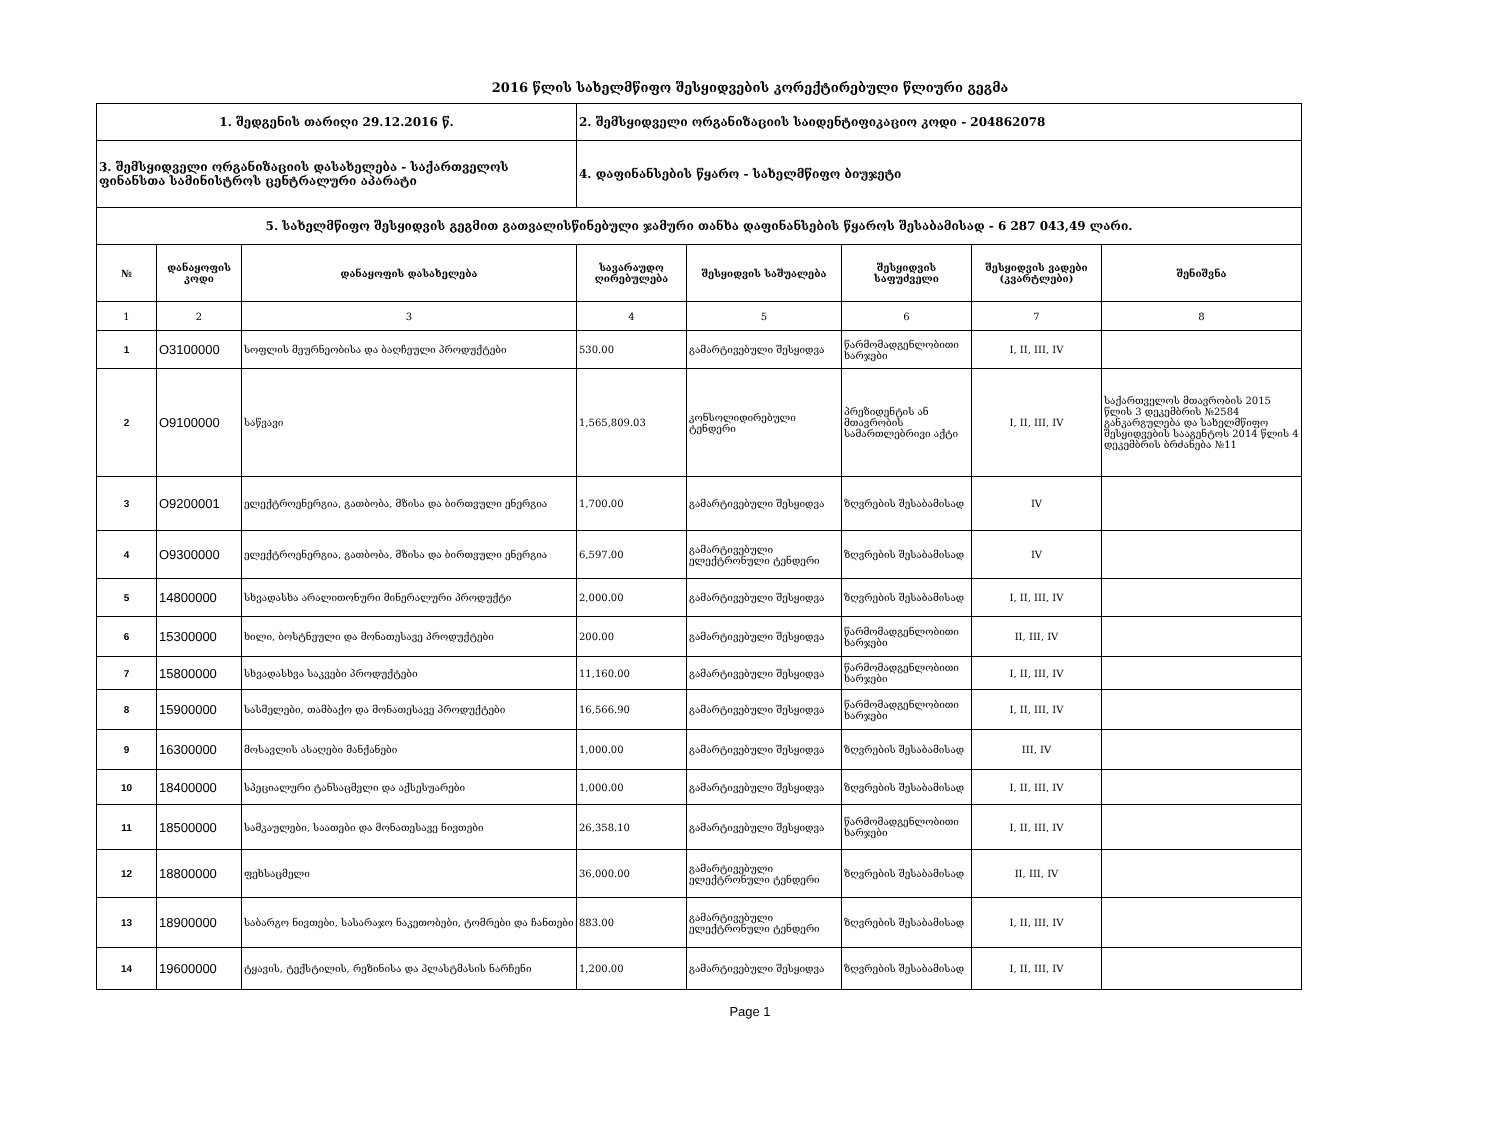2016 წლის სახელმწიფო შესყიდვების კორექტირებული წლიური გეგმა
| 1. შედგენის თარიღი 29.12.2016 წ. | | | 2. შემსყიდველი ორგანიზაციის საიდენტიფიკაციო კოდი - 204862078 | | | | |
| 3. შემსყიდველი ორგანიზაციის დასახელება - საქართველოს ფინანსთა სამინისტროს ცენტრალური აპარატი | | | 4. დაფინანსების წყარო - სახელმწიფო ბიუჯეტი | | | | |
| 5. სახელმწიფო შესყიდვის გეგმით გათვალისწინებული ჯამური თანხა დაფინანსების წყაროს შესაბამისად - 6 287 043,49 ლარი. | | | | | | | |
| № | დანაყოფის კოდი | დანაყოფის დასახელება | სავარაუდო ღირებულება | შესყიდვის საშუალება | შესყიდვის საფუძველი | შესყიდვის ვადები (კვარტლები) | შენიშვნა |
| 1 | 2 | 3 | 4 | 5 | 6 | 7 | 8 |
| 1 | O3100000 | სოფლის მეურნეობისა და ბაღჩეული პროდუქტები | 530.00 | გამარტივებული შესყიდვა | წარმომადგენლობითი ხარჯები | I, II, III, IV | |
| 2 | O9100000 | საწვავი | 1,565,809.03 | კონსოლიდირებული ტენდერი | პრეზიდენტის ან მთავრობის სამართლებრივი აქტი | I, II, III, IV | საქართველოს მთავრობის 2015 წლის 3 დეკემბრის №2584 განკარგულება და სახელმწიფო შესყიდვების სააგენტოს 2014 წლის 4 დეკემბრის ბრძანება №11 |
| 3 | O9200001 | ელექტროენერგია, გათბობა, მზისა და ბირთვული ენერგია | 1,700.00 | გამარტივებული შესყიდვა | ზღვრების შესაბამისად | IV | |
| 4 | O9300000 | ელექტროენერგია, გათბობა, მზისა და ბირთვული ენერგია | 6,597.00 | გამარტივებული ელექტრონული ტენდერი | ზღვრების შესაბამისად | IV | |
| 5 | 14800000 | სხვადასხა არალითონური მინერალური პროდუქტი | 2,000.00 | გამარტივებული შესყიდვა | ზღვრების შესაბამისად | I, II, III, IV | |
| 6 | 15300000 | ხილი, ბოსტნეული და მონათესავე პროდუქტები | 200.00 | გამარტივებული შესყიდვა | წარმომადგენლობითი ხარჯები | II, III, IV | |
| 7 | 15800000 | სხვადასხვა საკვები პროდუქტები | 11,160.00 | გამარტივებული შესყიდვა | წარმომადგენლობითი ხარჯები | I, II, III, IV | |
| 8 | 15900000 | სასმელები, თამბაქო და მონათესავე პროდუქტები | 16,566.90 | გამარტივებული შესყიდვა | წარმომადგენლობითი ხარჯები | I, II, III, IV | |
| 9 | 16300000 | მოსავლის ასაღები მანქანები | 1,000.00 | გამარტივებული შესყიდვა | ზღვრების შესაბამისად | III, IV | |
| 10 | 18400000 | სპეციალური ტანსაცმელი და აქსესუარები | 1,000.00 | გამარტივებული შესყიდვა | ზღვრების შესაბამისად | I, II, III, IV | |
| 11 | 18500000 | სამკაულები, საათები და მონათესავე ნივთები | 26,358.10 | გამარტივებული შესყიდვა | წარმომადგენლობითი ხარჯები | I, II, III, IV | |
| 12 | 18800000 | ფეხსაცმელი | 36,000.00 | გამარტივებული ელექტრონული ტენდერი | ზღვრების შესაბამისად | II, III, IV | |
| 13 | 18900000 | საბარგო ნივთები, სასარაჯო ნაკეთობები, ტომრები და ჩანთები | 883.00 | გამარტივებული ელექტრონული ტენდერი | ზღვრების შესაბამისად | I, II, III, IV | |
| 14 | 19600000 | ტყავის, ტექსტილის, რეზინისა და პლასტმასის ნარჩენი | 1,200.00 | გამარტივებული შესყიდვა | ზღვრების შესაბამისად | I, II, III, IV | |
Page 1